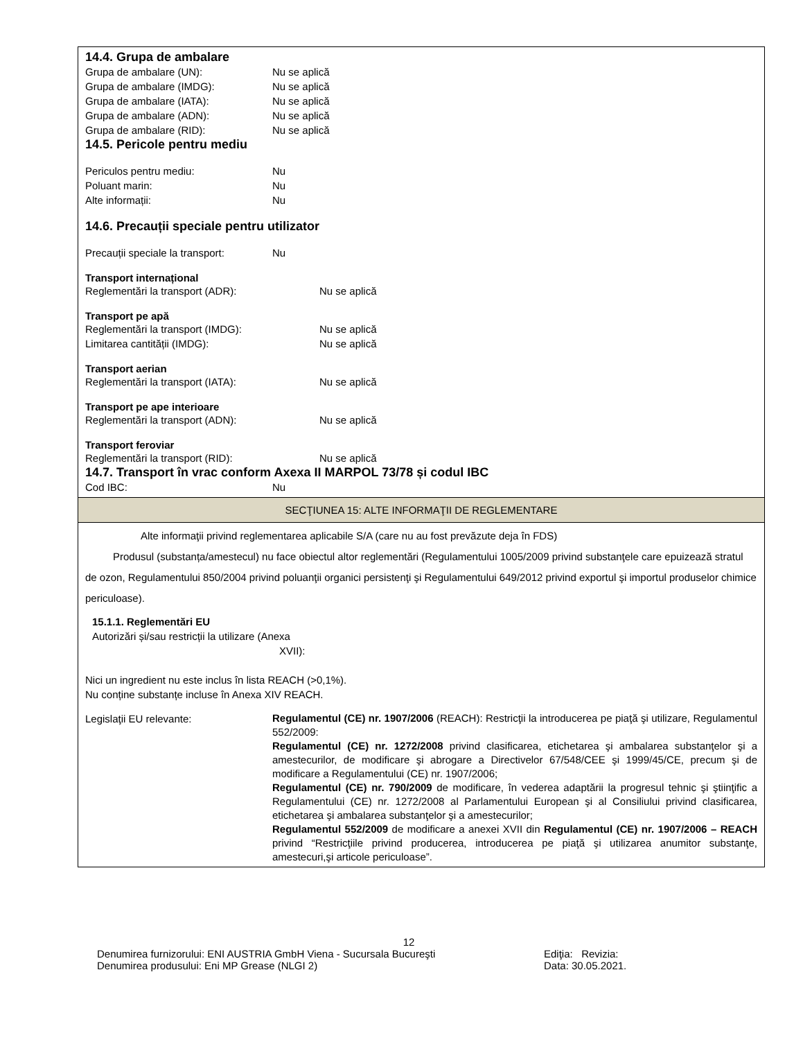14.4. Grupa de ambalare
Grupa de ambalare (UN): Nu se aplică
Grupa de ambalare (IMDG): Nu se aplică
Grupa de ambalare (IATA): Nu se aplică
Grupa de ambalare (ADN): Nu se aplică
Grupa de ambalare (RID): Nu se aplică
14.5. Pericole pentru mediu
Periculos pentru mediu: Nu
Poluant marin: Nu
Alte informații: Nu
14.6. Precauții speciale pentru utilizator
Precauții speciale la transport: Nu
Transport internațional
Reglementări la transport (ADR): Nu se aplică
Transport pe apă
Reglementări la transport (IMDG): Nu se aplică
Limitarea cantității (IMDG): Nu se aplică
Transport aerian
Reglementări la transport (IATA): Nu se aplică
Transport pe ape interioare
Reglementări la transport (ADN): Nu se aplică
Transport feroviar
Reglementări la transport (RID): Nu se aplică
14.7. Transport în vrac conform Axexa II MARPOL 73/78 și codul IBC
Cod IBC: Nu
SECŢIUNEA 15: ALTE INFORMAŢII DE REGLEMENTARE
Alte informaţii privind reglementarea aplicabile S/A (care nu au fost prevăzute deja în FDS)
Produsul (substanța/amestecul) nu face obiectul altor reglementări (Regulamentului 1005/2009 privind substanţele care epuizează stratul de ozon, Regulamentului 850/2004 privind poluanţii organici persistenţi şi Regulamentului 649/2012 privind exportul şi importul produselor chimice periculoase).
15.1.1. Reglementări EU
Autorizări și/sau restricții la utilizare (Anexa
XVII):
Nici un ingredient nu este inclus în lista REACH (>0,1%).
Nu conține substanțe incluse în Anexa XIV REACH.
Legislaţii EU relevante:
Regulamentul (CE) nr. 1907/2006 (REACH): Restricţii la introducerea pe piaţă şi utilizare, Regulamentul 552/2009:
Regulamentul (CE) nr. 1272/2008 privind clasificarea, etichetarea şi ambalarea substanţelor şi a amestecurilor, de modificare şi abrogare a Directivelor 67/548/CEE şi 1999/45/CE, precum şi de modificare a Regulamentului (CE) nr. 1907/2006;
Regulamentul (CE) nr. 790/2009 de modificare, în vederea adaptării la progresul tehnic şi ştiinţific a Regulamentului (CE) nr. 1272/2008 al Parlamentului European şi al Consiliului privind clasificarea, etichetarea şi ambalarea substanţelor şi a amestecurilor;
Regulamentul 552/2009 de modificare a anexei XVII din Regulamentul (CE) nr. 1907/2006 – REACH privind “Restricţiile privind producerea, introducerea pe piaţă şi utilizarea anumitor substanţe, amestecuri,şi articole periculoase”.
12
Denumirea furnizorului: ENI AUSTRIA GmbH Viena - Sucursala Bucureşti Ediţia: Revizia:
Denumirea produsului: Eni MP Grease (NLGI 2) Data: 30.05.2021.